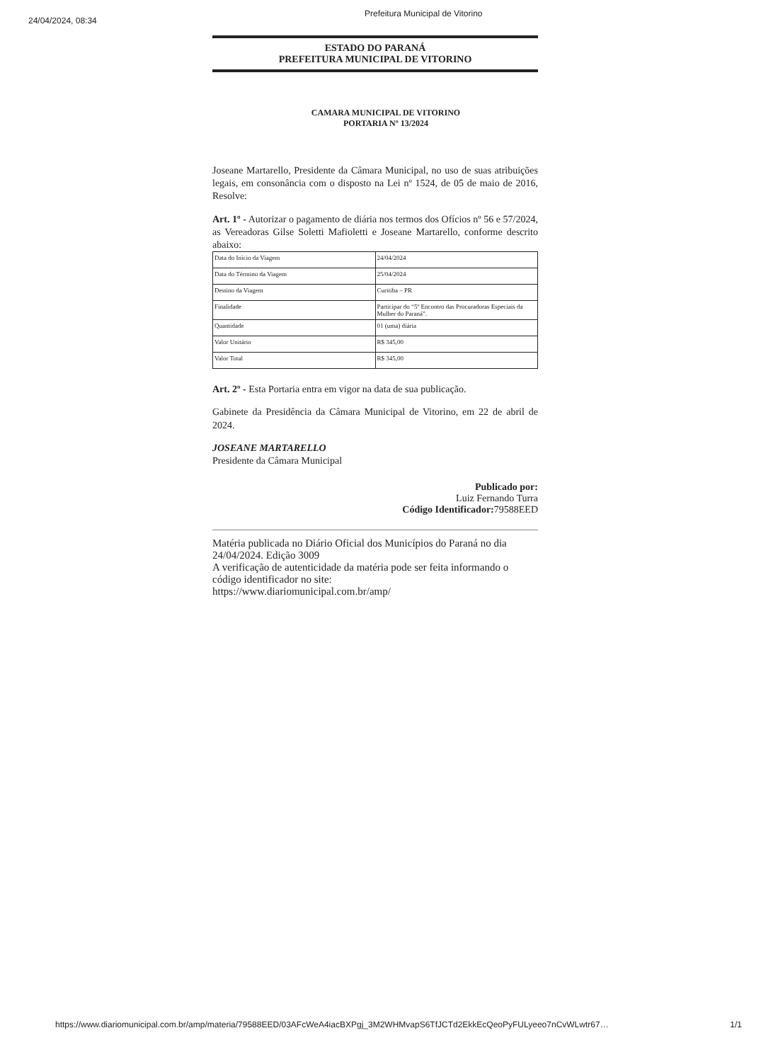24/04/2024, 08:34
Prefeitura Municipal de Vitorino
ESTADO DO PARANÁ
PREFEITURA MUNICIPAL DE VITORINO
CAMARA MUNICIPAL DE VITORINO
PORTARIA Nº 13/2024
Joseane Martarello, Presidente da Câmara Municipal, no uso de suas atribuições legais, em consonância com o disposto na Lei nº 1524, de 05 de maio de 2016, Resolve:
Art. 1º - Autorizar o pagamento de diária nos termos dos Ofícios nº 56 e 57/2024, as Vereadoras Gilse Soletti Mafioletti e Joseane Martarello, conforme descrito abaixo:
| Data do Início da Viagem | 24/04/2024 |
| Data do Término da Viagem | 25/04/2024 |
| Destino da Viagem | Curitiba – PR |
| Finalidade | Participar do “5º Encontro das Procuradoras Especiais da Mulher do Paraná”. |
| Quantidade | 01 (uma) diária |
| Valor Unitário | R$ 345,00 |
| Valor Total | R$ 345,00 |
Art. 2º - Esta Portaria entra em vigor na data de sua publicação.
Gabinete da Presidência da Câmara Municipal de Vitorino, em 22 de abril de 2024.
JOSEANE MARTARELLO
Presidente da Câmara Municipal
Publicado por:
Luiz Fernando Turra
Código Identificador: 79588EED
Matéria publicada no Diário Oficial dos Municípios do Paraná no dia 24/04/2024. Edição 3009
A verificação de autenticidade da matéria pode ser feita informando o código identificador no site:
https://www.diariomunicipal.com.br/amp/
https://www.diariomunicipal.com.br/amp/materia/79588EED/03AFcWeA4iacBXPgj_3M2WHMvapS6TfJCTd2EkkEcQeoPyFULyeeo7nCvWLwtr67… 1/1